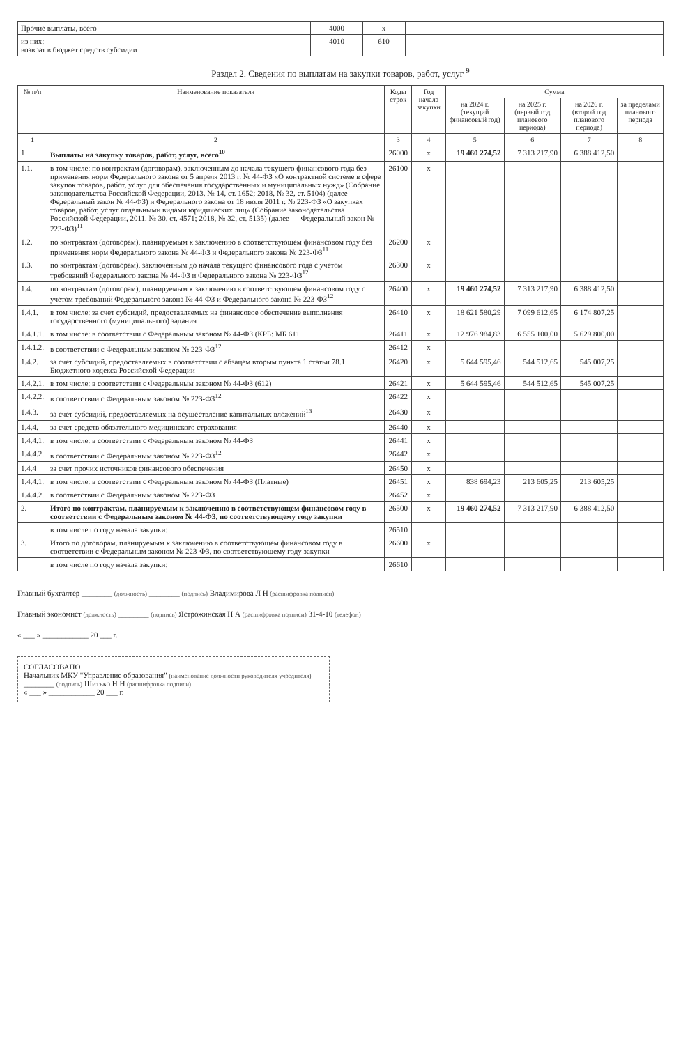| Прочие выплаты, всего | 4000 | x | |
| из них: возврат в бюджет средств субсидии | 4010 | 610 | |
Раздел 2. Сведения по выплатам на закупки товаров, работ, услуг <sup>9</sup>
| № п/п | Наименование показателя | Коды строк | Год начала закупки | Сумма | | | |
| --- | --- | --- | --- | --- | --- | --- | --- |
| | | | | на 2024 г. (текущий финансовый год) | на 2025 г. (первый год планового периода) | на 2026 г. (второй год планового периода) | за пределами планового периода |
| 1 | 2 | 3 | 4 | 5 | 6 | 7 | 8 |
| 1 | Выплаты на закупку товаров, работ, услуг, всего<sup>10</sup> | 26000 | x | 19 460 274,52 | 7 313 217,90 | 6 388 412,50 | |
| 1.1. | в том числе: по контрактам (договорам), заключенным до начала текущего финансового года без применения норм Федерального закона от 5 апреля 2013 г. № 44-ФЗ «О контрактной системе в сфере закупок товаров, работ, услуг для обеспечения государственных и муниципальных нужд» (Собрание законодательства Российской Федерации, 2013, № 14, ст. 1652; 2018, № 32, ст. 5104) (далее — Федеральный закон № 44-ФЗ) и Федерального закона от 18 июля 2011 г. № 223-ФЗ «О закупках товаров, работ, услуг отдельными видами юридических лиц» (Собрание законодательства Российской Федерации, 2011, № 30, ст. 4571; 2018, № 32, ст. 5135) (далее — Федеральный закон № 223-ФЗ)<sup>11</sup> | 26100 | x | | | | |
| 1.2. | по контрактам (договорам), планируемым к заключению в соответствующем финансовом году без применения норм Федерального закона № 44-ФЗ и Федерального закона № 223-ФЗ<sup>11</sup> | 26200 | x | | | | |
| 1.3. | по контрактам (договорам), заключенным до начала текущего финансового года с учетом требований Федерального закона № 44-ФЗ и Федерального закона № 223-ФЗ<sup>12</sup> | 26300 | x | | | | |
| 1.4. | по контрактам (договорам), планируемым к заключению в соответствующем финансовом году с учетом требований Федерального закона № 44-ФЗ и Федерального закона № 223-ФЗ<sup>12</sup> | 26400 | x | 19 460 274,52 | 7 313 217,90 | 6 388 412,50 | |
| 1.4.1. | в том числе: за счет субсидий, предоставляемых на финансовое обеспечение выполнения государственного (муниципального) задания | 26410 | x | 18 621 580,29 | 7 099 612,65 | 6 174 807,25 | |
| 1.4.1.1. | в том числе: в соответствии с Федеральным законом № 44-ФЗ (КРБ: МБ 611 | 26411 | x | 12 976 984,83 | 6 555 100,00 | 5 629 800,00 | |
| 1.4.1.2. | в соответствии с Федеральным законом № 223-ФЗ<sup>12</sup> | 26412 | x | | | | |
| 1.4.2. | за счет субсидий, предоставляемых в соответствии с абзацем вторым пункта 1 статьи 78.1 Бюджетного кодекса Российской Федерации | 26420 | x | 5 644 595,46 | 544 512,65 | 545 007,25 | |
| 1.4.2.1. | в том числе: в соответствии с Федеральным законом № 44-ФЗ (612) | 26421 | x | 5 644 595,46 | 544 512,65 | 545 007,25 | |
| 1.4.2.2. | в соответствии с Федеральным законом № 223-ФЗ<sup>12</sup> | 26422 | x | | | | |
| 1.4.3. | за счет субсидий, предоставляемых на осуществление капитальных вложений<sup>13</sup> | 26430 | x | | | | |
| 1.4.4. | за счет средств обязательного медицинского страхования | 26440 | x | | | | |
| 1.4.4.1. | в том числе: в соответствии с Федеральным законом № 44-ФЗ | 26441 | x | | | | |
| 1.4.4.2. | в соответствии с Федеральным законом № 223-ФЗ<sup>12</sup> | 26442 | x | | | | |
| 1.4.4 | за счет прочих источников финансового обеспечения | 26450 | x | | | | |
| 1.4.4.1. | в том числе: в соответствии с Федеральным законом № 44-ФЗ (Платные) | 26451 | x | 838 694,23 | 213 605,25 | 213 605,25 | |
| 1.4.4.2. | в соответствии с Федеральным законом № 223-ФЗ | 26452 | x | | | | |
| 2. | Итого по контрактам, планируемым к заключению в соответствующем финансовом году в соответствии с Федеральным законом № 44-ФЗ, по соответствующему году закупки | 26500 | x | 19 460 274,52 | 7 313 217,90 | 6 388 412,50 | |
| | в том числе по году начала закупки: | 26510 | | | | | |
| 3. | Итого по договорам, планируемым к заключению в соответствующем финансовом году в соответствии с Федеральным законом № 223-ФЗ, по соответствующему году закупки | 26600 | x | | | | |
| | в том числе по году начала закупки: | 26610 | | | | | |
Главный бухгалтер ________ (должность) ________ (подпись) Владимирова Л Н (расшифровка подписи)
Главный экономист (должность) ________ (подпись) Ястрожинская Н А (расшифровка подписи) 31-4-10 (телефон)
« ___ » ____________ 20 ___ г.
СОГЛАСОВАНО
Начальник МКУ "Управление образования" (наименование должности руководителя учредителя)
________ (подпись) Шитько Н Н (расшифровка подписи)
« ___ » ____________ 20 ___ г.